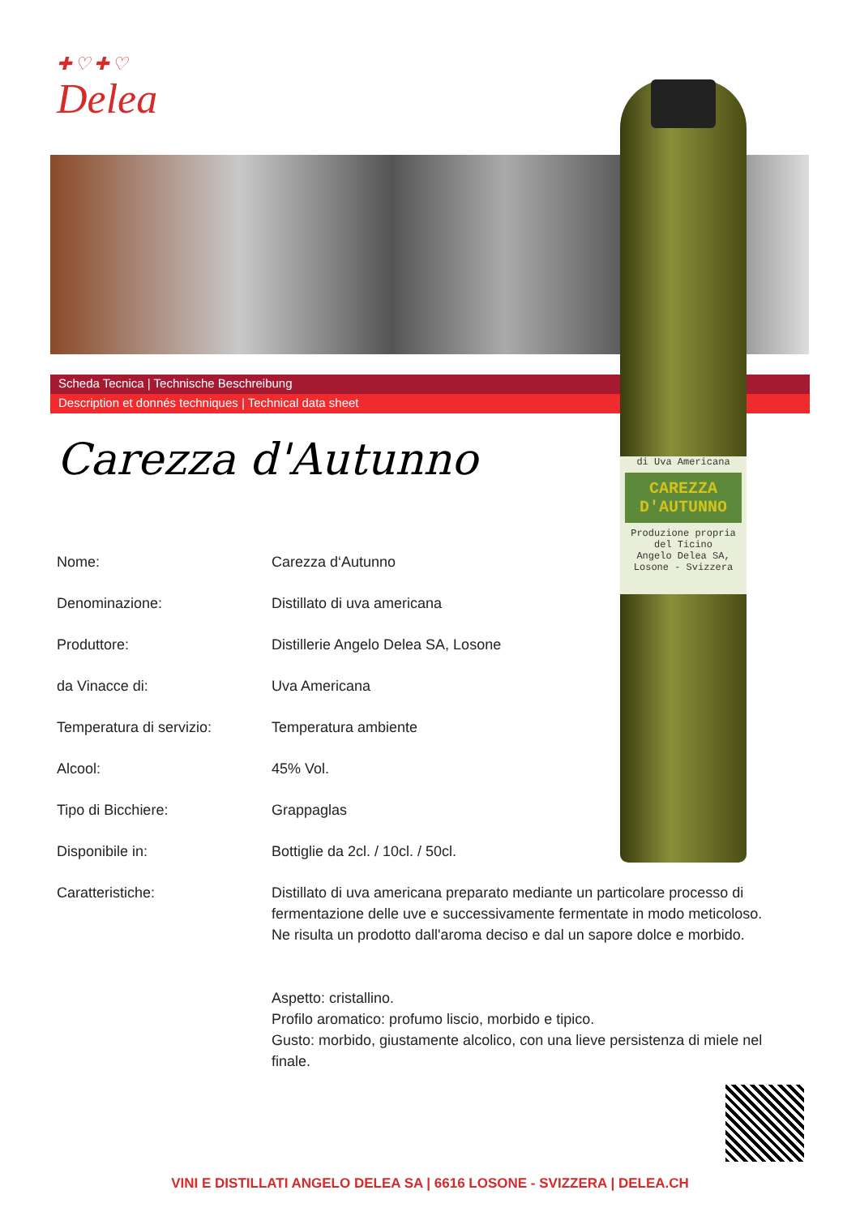✚♡✚♡
Delea
Scheda Tecnica | Technische Beschreibung
Description et donnés techniques | Technical data sheet
di Uva Americana
CAREZZA D'AUTUNNO
Produzione propria del Ticino
Angelo Delea SA, Losone - Svizzera
Carezza d'Autunno
| Nome: | Carezza d‘Autunno |
| Denominazione: | Distillato di uva americana |
| Produttore: | Distillerie Angelo Delea SA, Losone |
| da Vinacce di: | Uva Americana |
| Temperatura di servizio: | Temperatura ambiente |
| Alcool: | 45% Vol. |
| Tipo di Bicchiere: | Grappaglas |
| Disponibile in: | Bottiglie da 2cl. / 10cl. / 50cl. |
| Caratteristiche: | Distillato di uva americana preparato mediante un particolare processo di fermentazione delle uve e successivamente fermentate in modo meticoloso. Ne risulta un prodotto dall'aroma deciso e dal un sapore dolce e morbido. Aspetto: cristallino. Profilo aromatico: profumo liscio, morbido e tipico. Gusto: morbido, giustamente alcolico, con una lieve persistenza di miele nel finale. |
VINI E DISTILLATI ANGELO DELEA SA | 6616 LOSONE - SVIZZERA | DELEA.CH